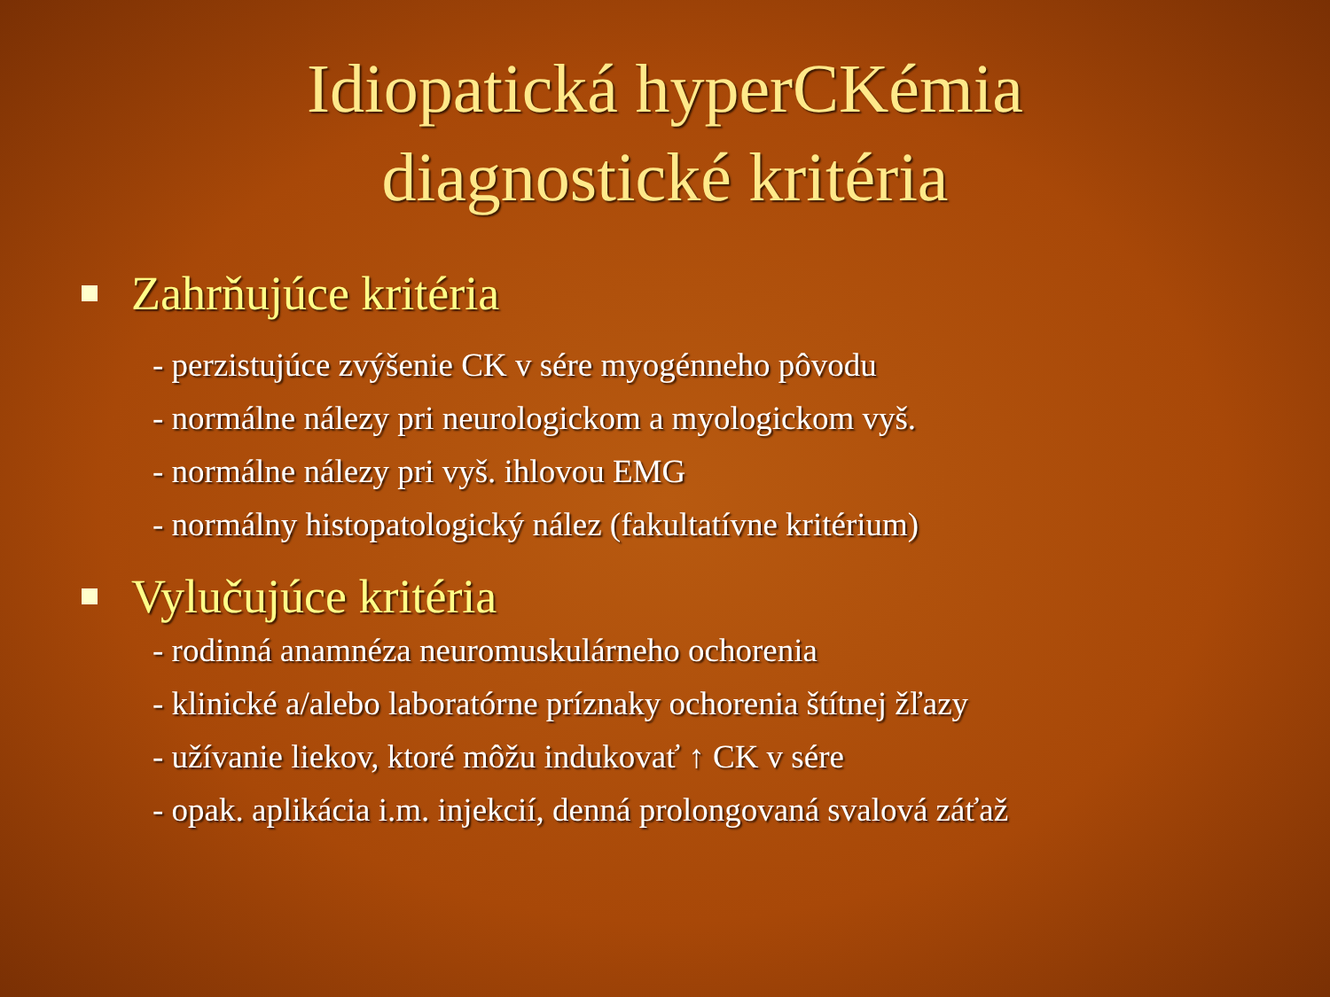Idiopatická hyperCKémia diagnostické kritéria
Zahrňujúce kritéria
- perzistujúce zvýšenie CK v sére myogénneho pôvodu
- normálne nálezy pri neurologickom a myologickom vyš.
- normálne nálezy pri vyš. ihlovou EMG
- normálny histopatologický nález (fakultatívne kritérium)
Vylučujúce kritéria
- rodinná anamnéza neuromuskulárneho ochorenia
- klinické a/alebo laboratórne príznaky ochorenia štítnej žľazy
- užívanie liekov, ktoré môžu indukovať ↑ CK v sére
- opak. aplikácia i.m. injekcií, denná prolongovaná svalová záťaž